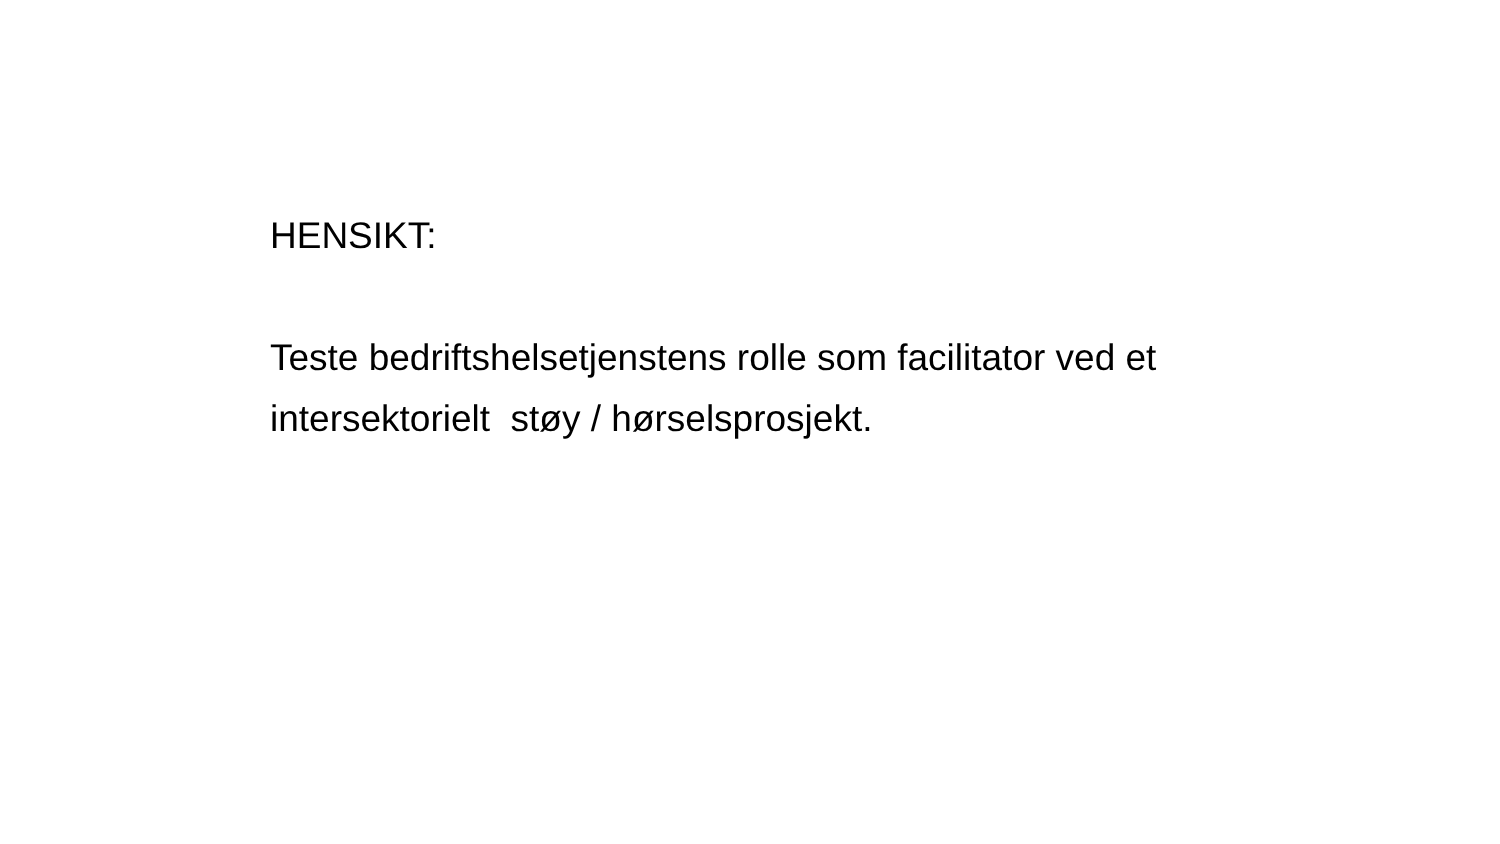HENSIKT:
Teste bedriftshelsetjenstens rolle som facilitator ved et intersektorielt støy / hørselsprosjekt.